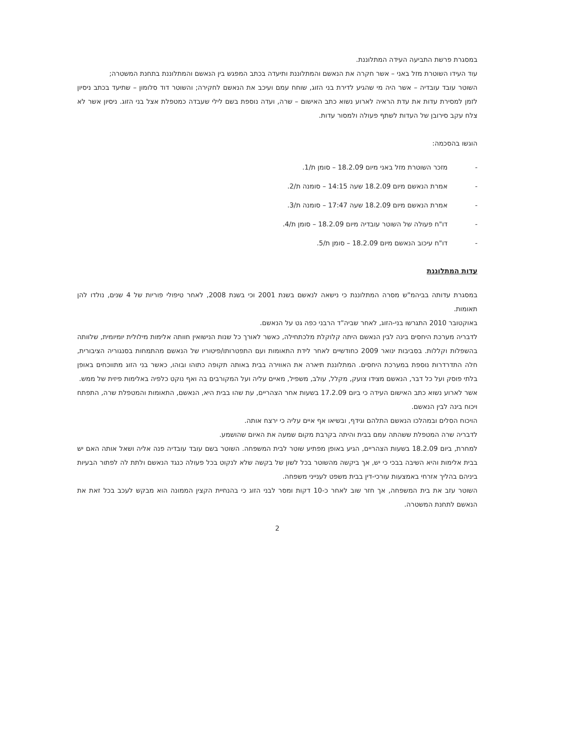במסגרת פרשת התביעה העידה המתלוננת.
עוד העידו השוטרת מזל באני – אשר חקרה את הנאשם והמתלוננת ותיעדה בכתב המפגש בין הנאשם והמתלוננת בתחנת המשטרה;
השוטר עובד עובדיה – אשר היה מי שהגיע לדירת בני הזוג, שוחח עמם ועיכב את הנאשם לחקירה; והשוטר דוד סלומון – שתיעד בכתב ניסיון לזמן למסירת עדות את עדת הראיה לארוע נשוא כתב האישום – שרה, ועדה נוספת בשם לילי שעבדה כמטפלת אצל בני הזוג. ניסיון אשר לא צלח עקב סירובן של העדות לשתף פעולה ולמסור עדות.
הוגשו בהסכמה:
- מזכר השוטרת מזל באני מיום 18.2.09 – סומן ת/1.
- אמרת הנאשם מיום 18.2.09 שעה 14:15 – סומנה ת/2.
- אמרת הנאשם מיום 18.2.09 שעה 17:47 – סומנה ת/3.
- דו"ח פעולה של השוטר עובדיה מיום 18.2.09 – סומן ת/4.
- דו"ח עיכוב הנאשם מיום 18.2.09 – סומן ת/5.
עדות המתלוננת
במסגרת עדותה בביהמ"ש מסרה המתלוננת כי נישאה לנאשם בשנת 2001 וכי בשנת 2008, לאחר טיפולי פוריות של 4 שנים, נולדו להן תאומות.
באוקטובר 2010 התגרשו בני-הזוג, לאחר שביה"ד הרבני כפה גט על הנאשם.
לדבריה מערכת היחסים בינה לבין הנאשם היתה קלוקלת מלכתחילה, כאשר לאורך כל שנות הנישואין חוותה אלימות מילולית יומיומית, שלוותה בהשפלות וקללות. בסביבות ינואר 2009 כחודשיים לאחר לידת התאומות ועם התפטרותו/פיטוריו של הנאשם מהתמחות בסנגוריה הציבורית, חלה התדרדרות נוספת במערכת היחסים. המתלוננת תיארה את האווירה בבית באותה תקופה כתוהו ובוהו, כאשר בני הזוג מתווכחים באופן בלתי פוסק ועל כל דבר, הנאשם מצידו צועק, מקלל, עולב, משפיל, מאיים עליה ועל המקורבים בה ואף נוקט כלפיה באלימות פיזית של ממש.
אשר לארוע נשוא כתב האישום העידה כי ביום 17.2.09 בשעות אחר הצהריים, עת שהו בבית היא, הנאשם, התאומות והמטפלת שרה, התפתח ויכוח בינה לבין הנאשם.
הויכוח הסלים ובמהלכו הנאשם התלהם וגידף, ובשיאו אף איים עליה כי ירצח אותה.
לדבריה שרה המטפלת ששהתה עמם בבית והיתה בקרבת מקום שמעה את האיום שהושמע.
למחרת, ביום 18.2.09 בשעות הצהריים, הגיע באופן מפתיע שוטר לבית המשפחה. השוטר בשם עובד עובדיה פנה אליה ושאל אותה האם יש בבית אלימות והיא השיבה בבכי כי יש, אך ביקשה מהשוטר בכל לשון של בקשה שלא לנקוט בכל פעולה כנגד הנאשם ולתת לה לפתור הבעיות ביניהם בהליך אזרחי באמצעות עורכי-דין בבית משפט לענייני משפחה.
השוטר עזב את בית המשפחה, אך חזר שוב לאחר כ-10 דקות ומסר לבני הזוג כי בהנחיית הקצין הממונה הוא מבקש לעכב בכל זאת את הנאשם לתחנת המשטרה.
2